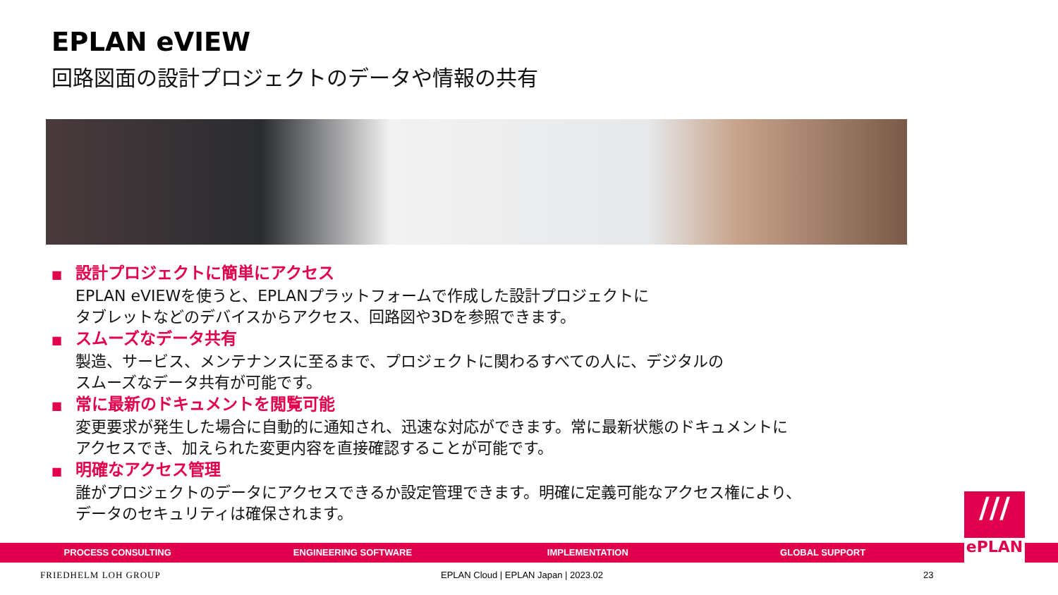EPLAN eVIEW
回路図面の設計プロジェクトのデータや情報の共有
■ 設計プロジェクトに簡単にアクセス
EPLAN eVIEWを使うと、EPLANプラットフォームで作成した設計プロジェクトに
タブレットなどのデバイスからアクセス、回路図や3Dを参照できます。
■ スムーズなデータ共有
製造、サービス、メンテナンスに至るまで、プロジェクトに関わるすべての人に、デジタルの
スムーズなデータ共有が可能です。
■ 常に最新のドキュメントを閲覧可能
変更要求が発生した場合に自動的に通知され、迅速な対応ができます。常に最新状態のドキュメントに
アクセスでき、加えられた変更内容を直接確認することが可能です。
■ 明確なアクセス管理
誰がプロジェクトのデータにアクセスできるか設定管理できます。明確に定義可能なアクセス権により、
データのセキュリティは確保されます。
PROCESS CONSULTING ENGINEERING SOFTWARE IMPLEMENTATION GLOBAL SUPPORT
///
ePLAN
FRIEDHELM LOH GROUP
EPLAN Cloud | EPLAN Japan | 2023.02
23